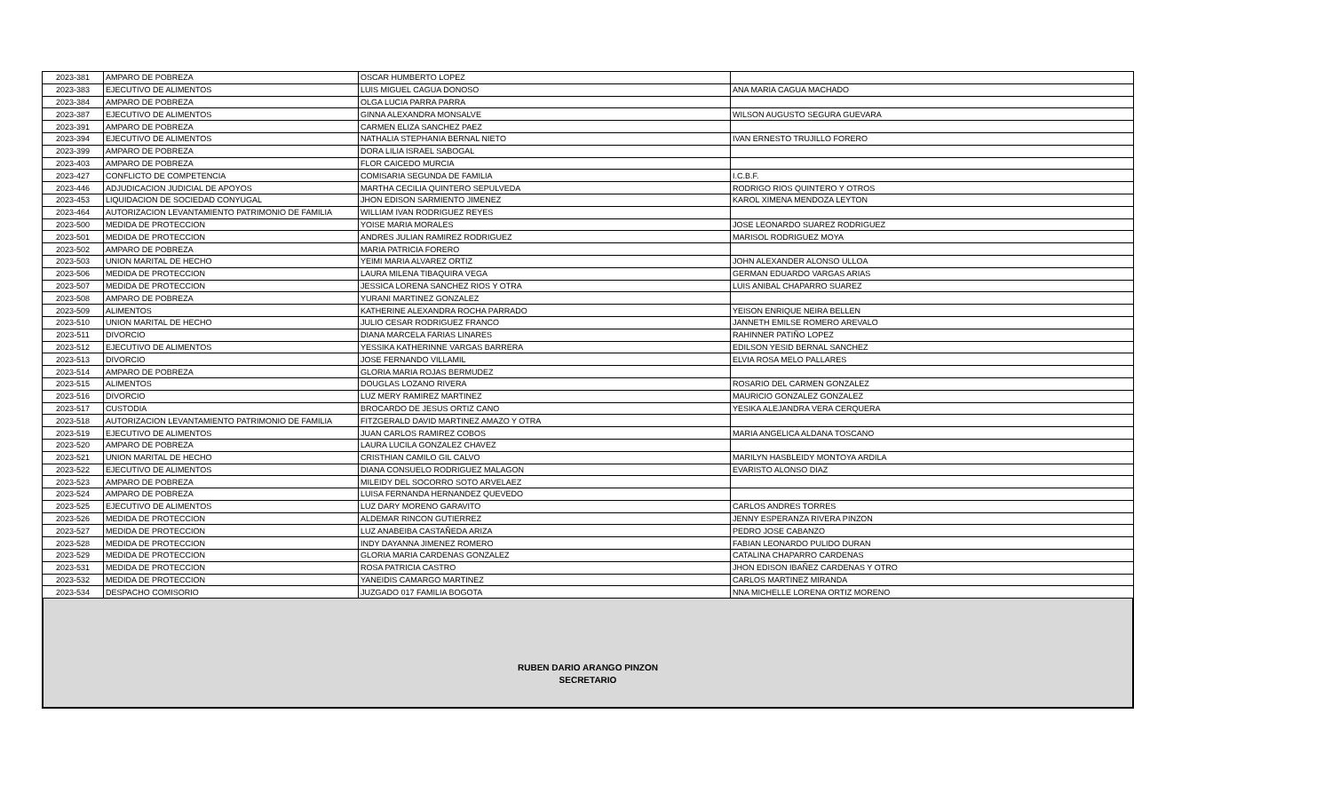| 2023-381 | AMPARO DE POBREZA | OSCAR HUMBERTO LOPEZ | |
| 2023-383 | EJECUTIVO DE ALIMENTOS | LUIS MIGUEL CAGUA DONOSO | ANA MARIA CAGUA MACHADO |
| 2023-384 | AMPARO DE POBREZA | OLGA LUCIA PARRA PARRA | |
| 2023-387 | EJECUTIVO DE ALIMENTOS | GINNA ALEXANDRA MONSALVE | WILSON AUGUSTO SEGURA GUEVARA |
| 2023-391 | AMPARO DE POBREZA | CARMEN ELIZA SANCHEZ PAEZ | |
| 2023-394 | EJECUTIVO DE ALIMENTOS | NATHALIA STEPHANIA BERNAL NIETO | IVAN ERNESTO TRUJILLO FORERO |
| 2023-399 | AMPARO DE POBREZA | DORA LILIA ISRAEL SABOGAL | |
| 2023-403 | AMPARO DE POBREZA | FLOR CAICEDO MURCIA | |
| 2023-427 | CONFLICTO DE COMPETENCIA | COMISARIA SEGUNDA DE FAMILIA | I.C.B.F. |
| 2023-446 | ADJUDICACION JUDICIAL DE APOYOS | MARTHA CECILIA QUINTERO SEPULVEDA | RODRIGO RIOS QUINTERO Y OTROS |
| 2023-453 | LIQUIDACION DE SOCIEDAD CONYUGAL | JHON EDISON SARMIENTO JIMENEZ | KAROL XIMENA MENDOZA LEYTON |
| 2023-464 | AUTORIZACION LEVANTAMIENTO PATRIMONIO DE FAMILIA | WILLIAM IVAN RODRIGUEZ REYES | |
| 2023-500 | MEDIDA DE PROTECCION | YOISE MARIA MORALES | JOSE LEONARDO SUAREZ RODRIGUEZ |
| 2023-501 | MEDIDA DE PROTECCION | ANDRES JULIAN RAMIREZ RODRIGUEZ | MARISOL RODRIGUEZ MOYA |
| 2023-502 | AMPARO DE POBREZA | MARIA PATRICIA FORERO | |
| 2023-503 | UNION MARITAL DE HECHO | YEIMI MARIA ALVAREZ ORTIZ | JOHN ALEXANDER ALONSO ULLOA |
| 2023-506 | MEDIDA DE PROTECCION | LAURA MILENA TIBAQUIRA VEGA | GERMAN EDUARDO VARGAS ARIAS |
| 2023-507 | MEDIDA DE PROTECCION | JESSICA LORENA SANCHEZ RIOS Y OTRA | LUIS ANIBAL CHAPARRO SUAREZ |
| 2023-508 | AMPARO DE POBREZA | YURANI MARTINEZ GONZALEZ | |
| 2023-509 | ALIMENTOS | KATHERINE ALEXANDRA ROCHA PARRADO | YEISON ENRIQUE NEIRA BELLEN |
| 2023-510 | UNION MARITAL DE HECHO | JULIO CESAR RODRIGUEZ FRANCO | JANNETH EMILSE ROMERO AREVALO |
| 2023-511 | DIVORCIO | DIANA MARCELA FARIAS LINARES | RAHINNER PATIÑO LOPEZ |
| 2023-512 | EJECUTIVO DE ALIMENTOS | YESSIKA KATHERINNE VARGAS BARRERA | EDILSON YESID BERNAL SANCHEZ |
| 2023-513 | DIVORCIO | JOSE FERNANDO VILLAMIL | ELVIA ROSA MELO PALLARES |
| 2023-514 | AMPARO DE POBREZA | GLORIA MARIA ROJAS BERMUDEZ | |
| 2023-515 | ALIMENTOS | DOUGLAS LOZANO RIVERA | ROSARIO DEL CARMEN GONZALEZ |
| 2023-516 | DIVORCIO | LUZ MERY RAMIREZ MARTINEZ | MAURICIO GONZALEZ GONZALEZ |
| 2023-517 | CUSTODIA | BROCARDO DE JESUS ORTIZ CANO | YESIKA ALEJANDRA VERA CERQUERA |
| 2023-518 | AUTORIZACION LEVANTAMIENTO PATRIMONIO DE FAMILIA | FITZGERALD DAVID MARTINEZ AMAZO Y OTRA | |
| 2023-519 | EJECUTIVO DE ALIMENTOS | JUAN CARLOS RAMIREZ COBOS | MARIA ANGELICA ALDANA TOSCANO |
| 2023-520 | AMPARO DE POBREZA | LAURA LUCILA GONZALEZ CHAVEZ | |
| 2023-521 | UNION MARITAL DE HECHO | CRISTHIAN CAMILO GIL CALVO | MARILYN HASBLEIDY MONTOYA ARDILA |
| 2023-522 | EJECUTIVO DE ALIMENTOS | DIANA CONSUELO RODRIGUEZ MALAGON | EVARISTO ALONSO DIAZ |
| 2023-523 | AMPARO DE POBREZA | MILEIDY DEL SOCORRO SOTO ARVELAEZ | |
| 2023-524 | AMPARO DE POBREZA | LUISA FERNANDA HERNANDEZ QUEVEDO | |
| 2023-525 | EJECUTIVO DE ALIMENTOS | LUZ DARY MORENO GARAVITO | CARLOS ANDRES TORRES |
| 2023-526 | MEDIDA DE PROTECCION | ALDEMAR RINCON GUTIERREZ | JENNY ESPERANZA RIVERA PINZON |
| 2023-527 | MEDIDA DE PROTECCION | LUZ ANABEIBA CASTAÑEDA ARIZA | PEDRO JOSE CABANZO |
| 2023-528 | MEDIDA DE PROTECCION | INDY DAYANNA JIMENEZ ROMERO | FABIAN LEONARDO PULIDO DURAN |
| 2023-529 | MEDIDA DE PROTECCION | GLORIA MARIA CARDENAS GONZALEZ | CATALINA CHAPARRO CARDENAS |
| 2023-531 | MEDIDA DE PROTECCION | ROSA PATRICIA CASTRO | JHON EDISON IBAÑEZ CARDENAS Y OTRO |
| 2023-532 | MEDIDA DE PROTECCION | YANEIDIS CAMARGO MARTINEZ | CARLOS MARTINEZ MIRANDA |
| 2023-534 | DESPACHO COMISORIO | JUZGADO 017 FAMILIA BOGOTA | NNA MICHELLE LORENA ORTIZ MORENO |
RUBEN DARIO ARANGO PINZON
SECRETARIO